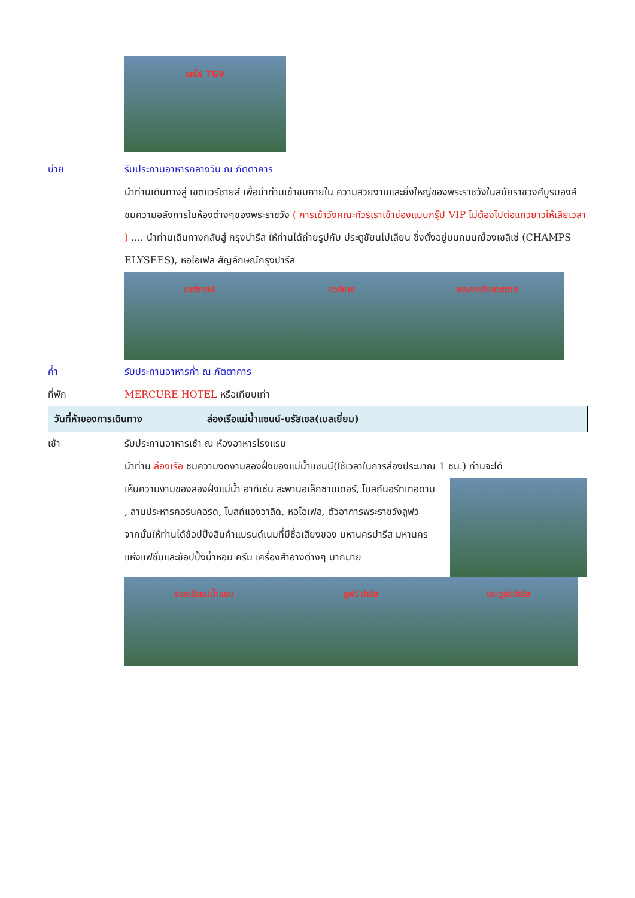รถไฟ TGV
บ่าย รับประทานอาหารกลางวัน ณ ภัตตาคาร
นำท่านเดินทางสู่ เขตแวร์ซายส์ เพื่อนำท่านเข้าชมภายใน ความสวยงามและยิ่งใหญ่ของพระราชวังในสมัยราชวงศ์บูรบองส์ ชมความอลังการในห้องต่างๆของพระราชวัง ( การเข้าวังคณะทัวร์เราเข้าช่องแบบกรุ๊ป VIP ไม่ต้องไปต่อแถวยาวให้เสียเวลา ) .... นำท่านเดินทางกลับสู่ กรุงปารีส ให้ท่านได้ถ่ายรูปกับ ประตูชัยนโปเลียน ซึ่งตั้งอยู่บนถนนฌ็องเซลิเซ่ (CHAMPS ELYSEES), หอไอเฟล สัญลักษณ์กรุงปารีส
แวร์ซายน์ แวร์ซาย พระราชวังแวร์ซาย
ค่ำ รับประทานอาหารค่ำ ณ ภัตตาคาร
ที่พัก MERCURE HOTEL หรือเทียบเท่า
วันที่ห้าของการเดินทาง ล่องเรือแม่น้ำแซนน์-บรัสเซล(เบลเยี่ยม)
เช้า รับประทานอาหารเช้า ณ ห้องอาหารโรงแรม
นำท่าน ล่องเรือ ชมความงดงามสองฝั่งของแม่น้ำแซนน์(ใช้เวลาในการล่องประมาณ 1 ชม.) ท่านจะได้
เห็นความงามของสองฝั่งแม่น้ำ อาทิเช่น สะพานอเล็กซานเดอร์, โบสถ์นอร์ทเทอดาม , ลานประหารคอร์นคอร์ด, โบสถ์แองวาลิด, หอไอเฟล, ตัวอาการพระราชวังลูฟว์
จากนั้นให้ท่านได้ช้อปปิ้งสินค้าแบรนด์เนมที่มีชื่อเสียงของ มหานครปารีส มหานครแห่งแฟชั่นและช้อปปิ้งน้ำหอม ครีม เครื่องสำอางต่างๆ มากมาย
ล่องเรือแม่น้ำแซน ลูฟว์ ปารีส ประตูชัยปารีส